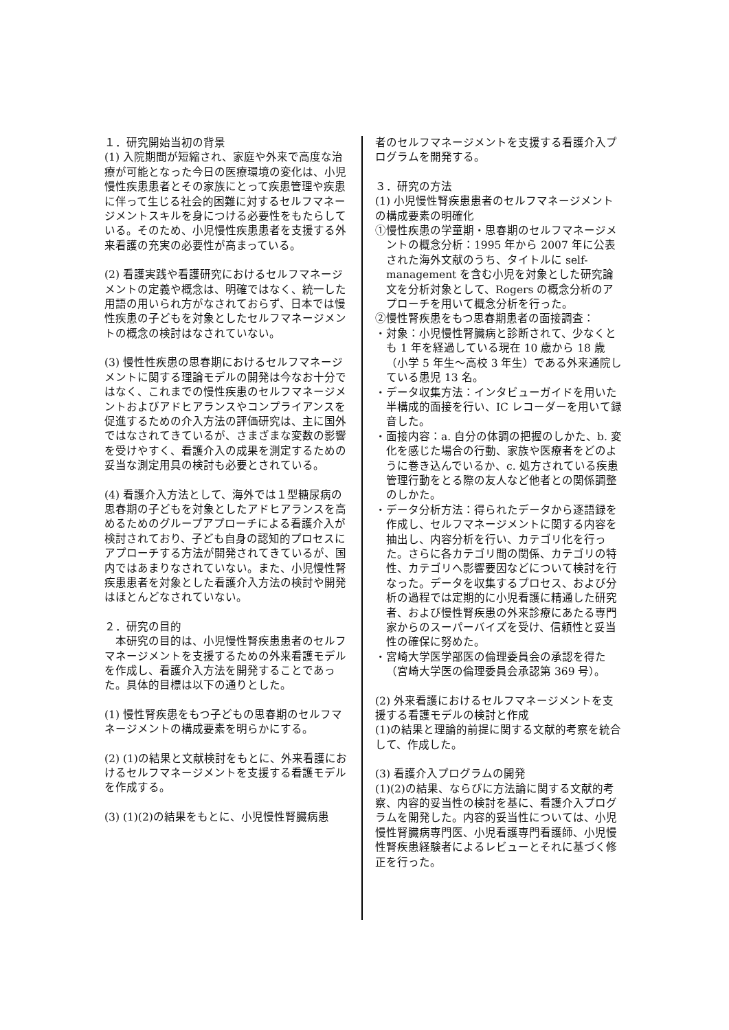１．研究開始当初の背景
(1) 入院期間が短縮され、家庭や外来で高度な治療が可能となった今日の医療環境の変化は、小児慢性疾患患者とその家族にとって疾患管理や疾患に伴って生じる社会的困難に対するセルフマネージメントスキルを身につける必要性をもたらしている。そのため、小児慢性疾患患者を支援する外来看護の充実の必要性が高まっている。
(2) 看護実践や看護研究におけるセルフマネージメントの定義や概念は、明確ではなく、統一した用語の用いられ方がなされておらず、日本では慢性疾患の子どもを対象としたセルフマネージメントの概念の検討はなされていない。
(3) 慢性性疾患の思春期におけるセルフマネージメントに関する理論モデルの開発は今なお十分ではなく、これまでの慢性疾患のセルフマネージメントおよびアドヒアランスやコンプライアンスを促進するための介入方法の評価研究は、主に国外ではなされてきているが、さまざまな変数の影響を受けやすく、看護介入の成果を測定するための妥当な測定用具の検討も必要とされている。
(4) 看護介入方法として、海外では１型糖尿病の思春期の子どもを対象としたアドヒアランスを高めるためのグループアプローチによる看護介入が検討されており、子ども自身の認知的プロセスにアプローチする方法が開発されてきているが、国内ではあまりなされていない。また、小児慢性腎疾患患者を対象とした看護介入方法の検討や開発はほとんどなされていない。
２．研究の目的
　本研究の目的は、小児慢性腎疾患患者のセルフマネージメントを支援するための外来看護モデルを作成し、看護介入方法を開発することであった。具体的目標は以下の通りとした。
(1) 慢性腎疾患をもつ子どもの思春期のセルフマネージメントの構成要素を明らかにする。
(2) (1)の結果と文献検討をもとに、外来看護におけるセルフマネージメントを支援する看護モデルを作成する。
(3) (1)(2)の結果をもとに、小児慢性腎臓病患
者のセルフマネージメントを支援する看護介入プログラムを開発する。
３．研究の方法
(1) 小児慢性腎疾患患者のセルフマネージメントの構成要素の明確化
①慢性疾患の学童期・思春期のセルフマネージメントの概念分析：1995 年から 2007 年に公表された海外文献のうち、タイトルに self-management を含む小児を対象とした研究論文を分析対象として、Rogers の概念分析のアプローチを用いて概念分析を行った。
②慢性腎疾患をもつ思春期患者の面接調査：
・対象：小児慢性腎臓病と診断されて、少なくとも 1 年を経過している現在 10 歳から 18 歳（小学 5 年生～高校 3 年生）である外来通院している患児 13 名。
・データ収集方法：インタビューガイドを用いた半構成的面接を行い、IC レコーダーを用いて録音した。
・面接内容：a. 自分の体調の把握のしかた、b. 変化を感じた場合の行動、家族や医療者をどのように巻き込んでいるか、c. 処方されている疾患管理行動をとる際の友人など他者との関係調整のしかた。
・データ分析方法：得られたデータから逐語録を作成し、セルフマネージメントに関する内容を抽出し、内容分析を行い、カテゴリ化を行った。さらに各カテゴリ間の関係、カテゴリの特性、カテゴリへ影響要因などについて検討を行なった。データを収集するプロセス、および分析の過程では定期的に小児看護に精通した研究者、および慢性腎疾患の外来診療にあたる専門家からのスーパーバイズを受け、信頼性と妥当性の確保に努めた。
・宮崎大学医学部医の倫理委員会の承認を得た（宮崎大学医の倫理委員会承認第 369 号）。
(2) 外来看護におけるセルフマネージメントを支援する看護モデルの検討と作成
(1)の結果と理論的前提に関する文献的考察を統合して、作成した。
(3) 看護介入プログラムの開発
(1)(2)の結果、ならびに方法論に関する文献的考察、内容的妥当性の検討を基に、看護介入プログラムを開発した。内容的妥当性については、小児慢性腎臓病専門医、小児看護専門看護師、小児慢性腎疾患経験者によるレビューとそれに基づく修正を行った。